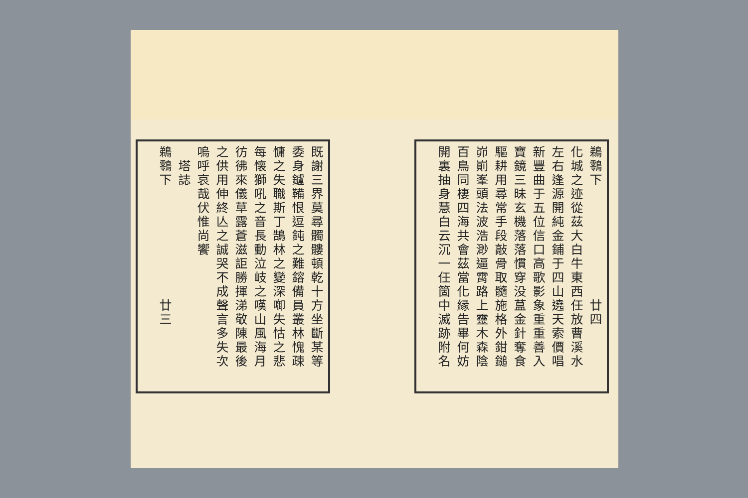既謝三界莫尋髑髏頓乾十方坐斷某等
委身鑪鞴恨逗鈍之難鎔備員叢林愧疎
慵之失職斯丁鵠林之變深啣失怙之悲
每懐獅吼之音長動泣岐之嘆山風海月
彷彿來儀草露蒼滋詎勝揮涕敬陳最後
之供用伸終亾之誠哭不成聲言多失次
嗚呼哀哉伏惟尚饗
　塔誌
鵜䴇下　　　　　　　　廿三
鵜䴇下　　　　　　　　廿四
化城之迹從茲大白牛東西任放曹溪水
左右逢源開純金鋪于四山遶天索價唱
新豐曲于五位信口高歌影象重重善入
寶鏡三昧玄機落落慣穿没蒀金針奪食
驅耕用尋常手段敲骨取髓施格外鉗鎚
峁崱峯頭法波浩渺逼霄路上靈木森陰
百鳥同棲四海共會茲當化縁告畢何妨
開裏抽身慧白云沉一任箇中滅跡附名